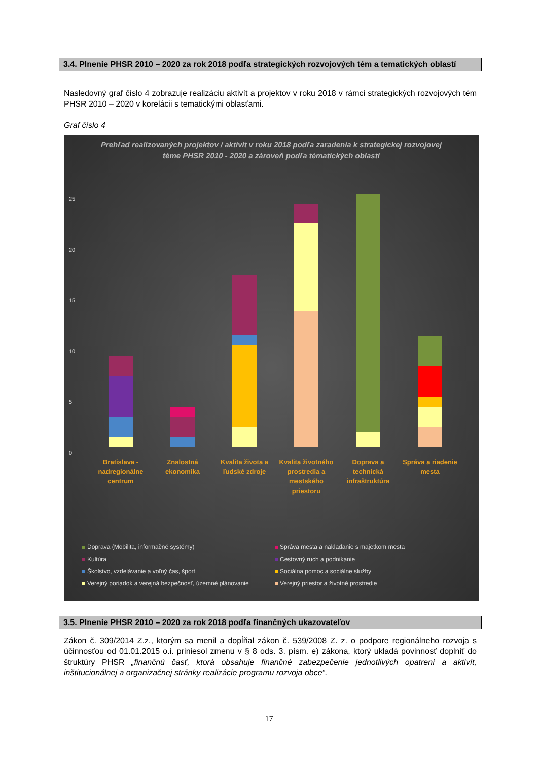3.4. Plnenie PHSR 2010 – 2020 za rok 2018 podľa strategických rozvojových tém a tematických oblastí
Nasledovný graf číslo 4 zobrazuje realizáciu aktivít a projektov v roku 2018 v rámci strategických rozvojových tém PHSR 2010 – 2020 v korelácii s tematickými oblasťami.
Graf číslo 4
Prehľad realizovaných projektov / aktivít v roku 2018 podľa zaradenia k strategickej rozvojovej téme PHSR 2010 - 2020 a zároveň podľa tématických oblastí
25
20
15
10
5
0
Bratislava - nadregionálne centrum
Znalostná ekonomika
Kvalita života a ľudské zdroje
Kvalita životného prostredia a mestského priestoru
Doprava a technická infraštruktúra
Správa a riadenie mesta
Doprava (Mobilita, informačné systémy)
Správa mesta a nakladanie s majetkom mesta
Kultúra
Cestovný ruch a podnikanie
Školstvo, vzdelávanie a voľný čas, šport
Sociálna pomoc a sociálne služby
Verejný poriadok a verejná bezpečnosť, územné plánovanie
Verejný priestor a životné prostredie
3.5. Plnenie PHSR 2010 – 2020 za rok 2018 podľa finančných ukazovateľov
Zákon č. 309/2014 Z.z., ktorým sa menil a dopĺňal zákon č. 539/2008 Z. z. o podpore regionálneho rozvoja s účinnosťou od 01.01.2015 o.i. priniesol zmenu v § 8 ods. 3. písm. e) zákona, ktorý ukladá povinnosť doplniť do štruktúry PHSR „finančnú časť, ktorá obsahuje finančné zabezpečenie jednotlivých opatrení a aktivít, inštitucionálnej a organizačnej stránky realizácie programu rozvoja obce“.
17